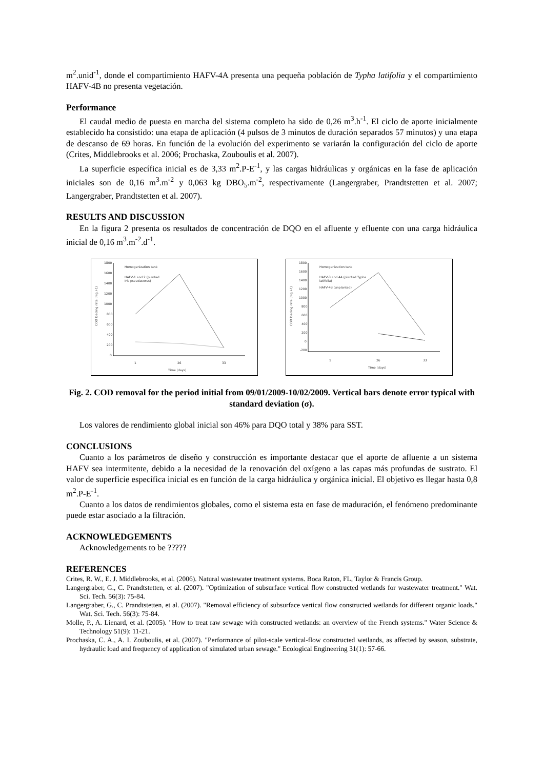m<sup>2</sup>.unid<sup>-1</sup>, donde el compartimiento HAFV-4A presenta una pequeña población de Typha latifolia y el compartimiento HAFV-4B no presenta vegetación.
Performance
El caudal medio de puesta en marcha del sistema completo ha sido de 0,26 m<sup>3</sup>.h<sup>-1</sup>. El ciclo de aporte inicialmente establecido ha consistido: una etapa de aplicación (4 pulsos de 3 minutos de duración separados 57 minutos) y una etapa de descanso de 69 horas. En función de la evolución del experimento se variarán la configuración del ciclo de aporte (Crites, Middlebrooks et al. 2006; Prochaska, Zouboulis et al. 2007).
La superficie específica inicial es de 3,33 m<sup>2</sup>.P-E<sup>-1</sup>, y las cargas hidráulicas y orgánicas en la fase de aplicación iniciales son de 0,16 m<sup>3</sup>.m<sup>-2</sup> y 0,063 kg DBO<sub>5</sub>.m<sup>-2</sup>, respectivamente (Langergraber, Prandtstetten et al. 2007; Langergraber, Prandtstetten et al. 2007).
RESULTS AND DISCUSSION
En la figura 2 presenta os resultados de concentración de DQO en el afluente y efluente con una carga hidráulica inicial de 0,16 m<sup>3</sup>.m<sup>-2</sup>.d<sup>-1</sup>.
1800
1600
1400
1200
1000
800
600
400
200
0
1
26
33
Time (days)
Homogenization tank
HAFV-1 and 2 (planted
Iris pseudacorus)
COD loading rate (mg.l-1)
1800
1600
1400
1200
1000
800
600
400
200
0
-200
1
26
33
Time (days)
Homogenization tank
HAFV-3 and 4A (planted Typha
latifolia)
HAFV-4B (unplanted)
COD loading rate (mg.l-1)
Fig. 2. COD removal for the period initial from 09/01/2009-10/02/2009. Vertical bars denote error typical with standard deviation (σ).
Los valores de rendimiento global inicial son 46% para DQO total y 38% para SST.
CONCLUSIONS
Cuanto a los parámetros de diseño y construcción es importante destacar que el aporte de afluente a un sistema HAFV sea intermitente, debido a la necesidad de la renovación del oxígeno a las capas más profundas de sustrato. El valor de superficie específica inicial es en función de la carga hidráulica y orgánica inicial. El objetivo es llegar hasta 0,8 m<sup>2</sup>.P-E<sup>-1</sup>.
Cuanto a los datos de rendimientos globales, como el sistema esta en fase de maduración, el fenómeno predominante puede estar asociado a la filtración.
ACKNOWLEDGEMENTS
Acknowledgements to be ?????
REFERENCES
Crites, R. W., E. J. Middlebrooks, et al. (2006). Natural wastewater treatment systems. Boca Raton, FL, Taylor & Francis Group.
Langergraber, G., C. Prandtstetten, et al. (2007). "Optimization of subsurface vertical flow constructed wetlands for wastewater treatment." Wat. Sci. Tech. 56(3): 75-84.
Langergraber, G., C. Prandtstetten, et al. (2007). "Removal efficiency of subsurface vertical flow constructed wetlands for different organic loads." Wat. Sci. Tech. 56(3): 75-84.
Molle, P., A. Lienard, et al. (2005). "How to treat raw sewage with constructed wetlands: an overview of the French systems." Water Science & Technology 51(9): 11-21.
Prochaska, C. A., A. I. Zouboulis, et al. (2007). "Performance of pilot-scale vertical-flow constructed wetlands, as affected by season, substrate, hydraulic load and frequency of application of simulated urban sewage." Ecological Engineering 31(1): 57-66.